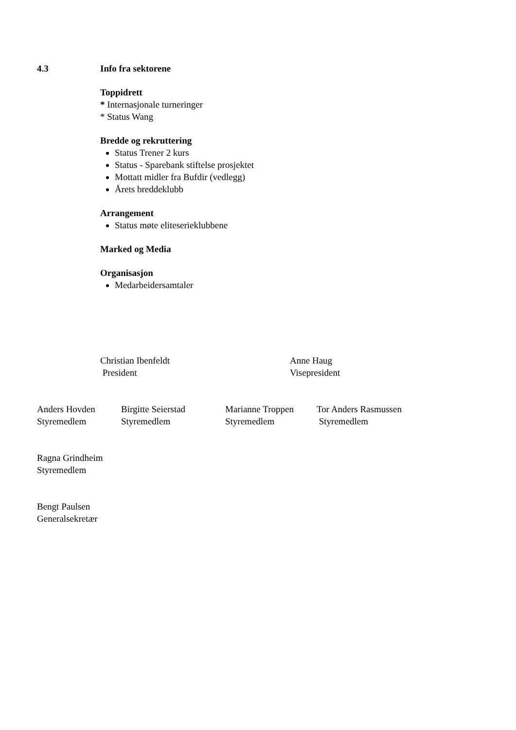4.3 Info fra sektorene
Toppidrett
* Internasjonale turneringer
* Status Wang
Bredde og rekruttering
Status Trener 2 kurs
Status - Sparebank stiftelse prosjektet
Mottatt midler fra Bufdir (vedlegg)
Årets breddeklubb
Arrangement
Status møte eliteserieklubbene
Marked og Media
Organisasjon
Medarbeidersamtaler
Christian Ibenfeldt
President
Anne Haug
Visepresident
Anders Hovden
Styremedlem
Birgitte Seierstad
Styremedlem
Marianne Troppen
Styremedlem
Tor Anders Rasmussen
Styremedlem
Ragna Grindheim
Styremedlem
Bengt Paulsen
Generalsekretær